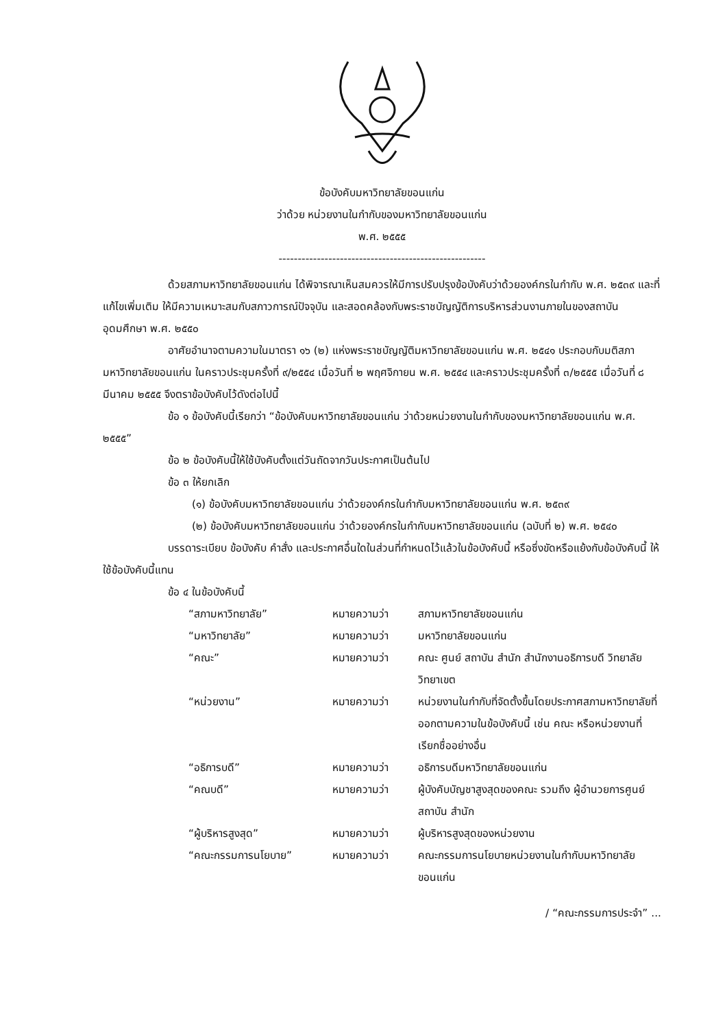ข้อบังคับมหาวิทยาลัยขอนแก่น
ว่าด้วย หน่วยงานในกำกับของมหาวิทยาลัยขอนแก่น
พ.ศ. ๒๕๕๕
------------------------------------------------------
ด้วยสภามหาวิทยาลัยขอนแก่น ได้พิจารณาเห็นสมควรให้มีการปรับปรุงข้อบังคับว่าด้วยองค์กรในกำกับ พ.ศ. ๒๕๓๙ และที่แก้ไขเพิ่มเติม ให้มีความเหมาะสมกับสภาวการณ์ปัจจุบัน และสอดคล้องกับพระราชบัญญัติการบริหารส่วนงานภายในของสถาบันอุดมศึกษา พ.ศ. ๒๕๕๐
อาศัยอำนาจตามความในมาตรา ๑๖ (๒) แห่งพระราชบัญญัติมหาวิทยาลัยขอนแก่น พ.ศ. ๒๕๔๑ ประกอบกับมติสภามหาวิทยาลัยขอนแก่น ในคราวประชุมครั้งที่ ๙/๒๕๕๔ เมื่อวันที่ ๒ พฤศจิกายน พ.ศ. ๒๕๕๔ และคราวประชุมครั้งที่ ๓/๒๕๕๕ เมื่อวันที่ ๘ มีนาคม ๒๕๕๕ จึงตราข้อบังคับไว้ดังต่อไปนี้
ข้อ ๑ ข้อบังคับนี้เรียกว่า “ข้อบังคับมหาวิทยาลัยขอนแก่น ว่าด้วยหน่วยงานในกำกับของมหาวิทยาลัยขอนแก่น พ.ศ. ๒๕๕๕”
ข้อ ๒ ข้อบังคับนี้ให้ใช้บังคับตั้งแต่วันถัดจากวันประกาศเป็นต้นไป
ข้อ ๓ ให้ยกเลิก
(๑) ข้อบังคับมหาวิทยาลัยขอนแก่น ว่าด้วยองค์กรในกำกับมหาวิทยาลัยขอนแก่น พ.ศ. ๒๕๓๙
(๒) ข้อบังคับมหาวิทยาลัยขอนแก่น ว่าด้วยองค์กรในกำกับมหาวิทยาลัยขอนแก่น (ฉบับที่ ๒) พ.ศ. ๒๕๔๐
บรรดาระเบียบ ข้อบังคับ คำสั่ง และประกาศอื่นใดในส่วนที่กำหนดไว้แล้วในข้อบังคับนี้ หรือซึ่งขัดหรือแย้งกับข้อบังคับนี้ ให้ใช้ข้อบังคับนี้แทน
ข้อ ๔ ในข้อบังคับนี้
“สภามหาวิทยาลัย” หมายความว่า สภามหาวิทยาลัยขอนแก่น
“มหาวิทยาลัย” หมายความว่า มหาวิทยาลัยขอนแก่น
“คณะ” หมายความว่า คณะ ศูนย์ สถาบัน สำนัก สำนักงานอธิการบดี วิทยาลัย วิทยาเขต
“หน่วยงาน” หมายความว่า หน่วยงานในกำกับที่จัดตั้งขึ้นโดยประกาศสภามหาวิทยาลัยที่ออกตามความในข้อบังคับนี้ เช่น คณะ หรือหน่วยงานที่เรียกชื่ออย่างอื่น
“อธิการบดี” หมายความว่า อธิการบดีมหาวิทยาลัยขอนแก่น
“คณบดี” หมายความว่า ผู้บังคับบัญชาสูงสุดของคณะ รวมถึง ผู้อำนวยการศูนย์ สถาบัน สำนัก
“ผู้บริหารสูงสุด” หมายความว่า ผู้บริหารสูงสุดของหน่วยงาน
“คณะกรรมการนโยบาย” หมายความว่า คณะกรรมการนโยบายหน่วยงานในกำกับมหาวิทยาลัยขอนแก่น
/ “คณะกรรมการประจำ” ...